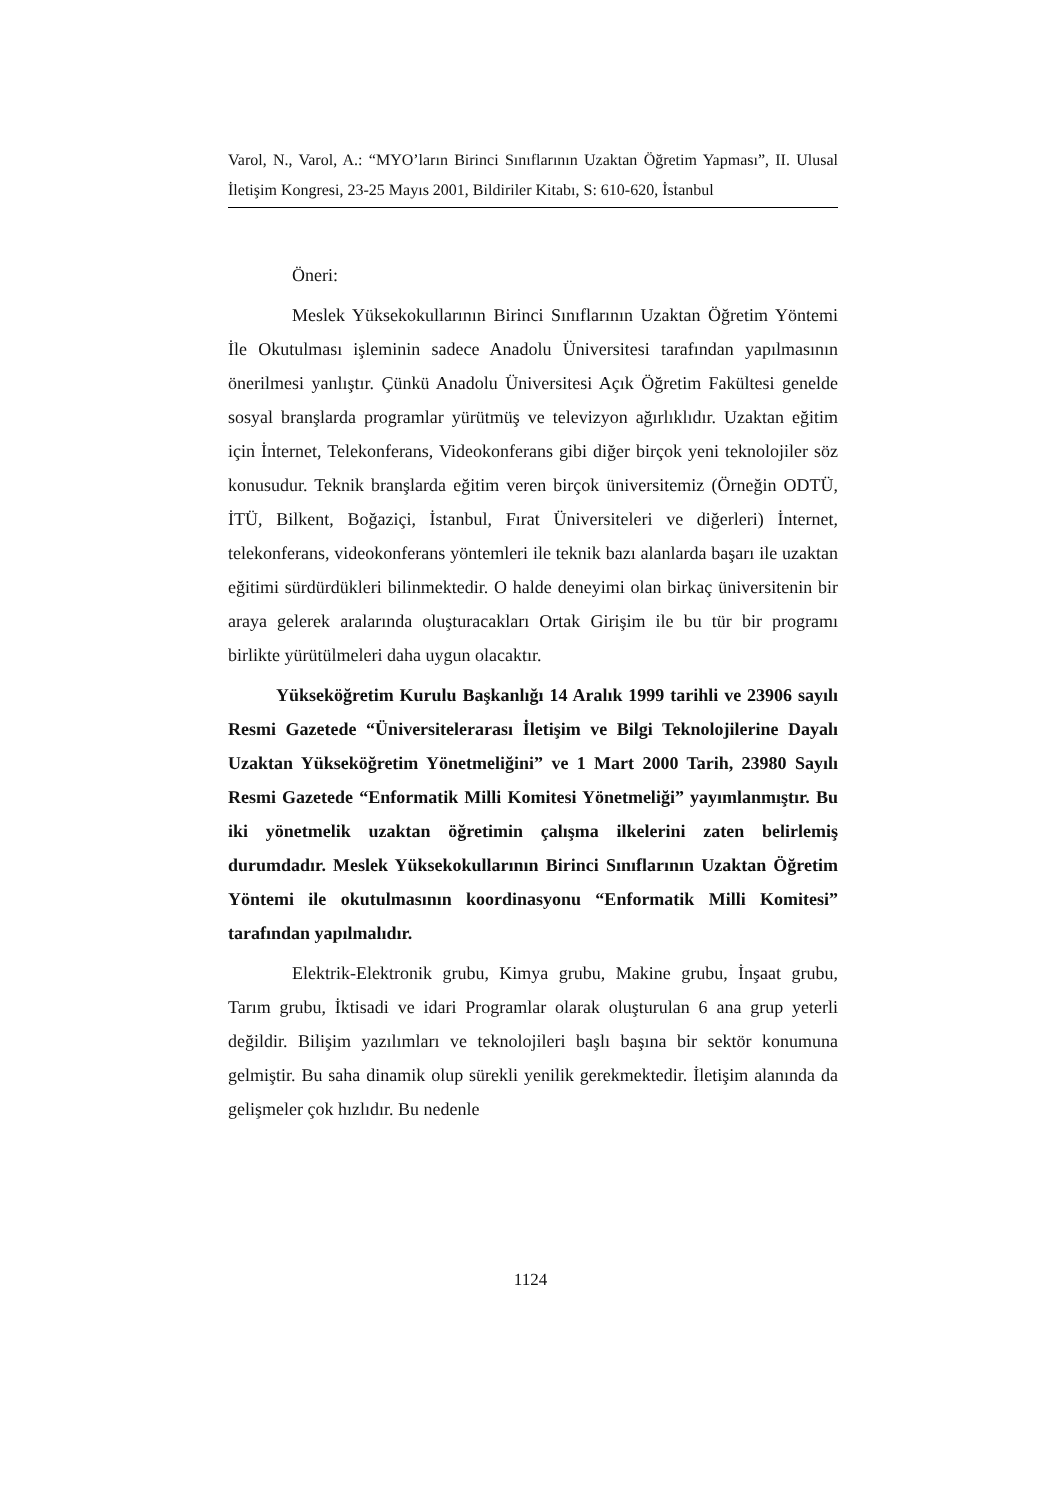Varol, N., Varol, A.: “MYO’ların Birinci Sınıflarının Uzaktan Öğretim Yapması”, II. Ulusal İletişim Kongresi, 23-25 Mayıs 2001, Bildiriler Kitabı, S: 610-620, İstanbul
Öneri:
Meslek Yüksekokullarının Birinci Sınıflarının Uzaktan Öğretim Yöntemi İle Okutulması işleminin sadece Anadolu Üniversitesi tarafından yapılmasının önerilmesi yanlıştır. Çünkü Anadolu Üniversitesi Açık Öğretim Fakültesi genelde sosyal branşlarda programlar yürütmüş ve televizyon ağırlıklıdır. Uzaktan eğitim için İnternet, Telekonferans, Videokonferans gibi diğer birçok yeni teknolojiler söz konusudur. Teknik branşlarda eğitim veren birçok üniversitemiz (Örneğin ODTÜ, İTÜ, Bilkent, Boğaziçi, İstanbul, Fırat Üniversiteleri ve diğerleri) İnternet, telekonferans, videokonferans yöntemleri ile teknik bazı alanlarda başarı ile uzaktan eğitimi sürdürdükleri bilinmektedir. O halde deneyimi olan birkaç üniversitenin bir araya gelerek aralarında oluşturacakları Ortak Girişim ile bu tür bir programı birlikte yürütülmeleri daha uygun olacaktır.
Yükseköğretim Kurulu Başkanlığı 14 Aralık 1999 tarihli ve 23906 sayılı Resmi Gazetede “Üniversitelerarası İletişim ve Bilgi Teknolojilerine Dayalı Uzaktan Yükseköğretim Yönetmeliğini” ve 1 Mart 2000 Tarih, 23980 Sayılı Resmi Gazetede “Enformatik Milli Komitesi Yönetmeliği” yayımlanmıştır. Bu iki yönetmelik uzaktan öğretimin çalışma ilkelerini zaten belirlemiş durumdadır. Meslek Yüksekokullarının Birinci Sınıflarının Uzaktan Öğretim Yöntemi ile okutulmasının koordinasyonu “Enformatik Milli Komitesi” tarafından yapılmalıdır.
Elektrik-Elektronik grubu, Kimya grubu, Makine grubu, İnşaat grubu, Tarım grubu, İktisadi ve idari Programlar olarak oluşturulan 6 ana grup yeterli değildir. Bilişim yazılımları ve teknolojileri başlı başına bir sektör konumuna gelmiştir. Bu saha dinamik olup sürekli yenilik gerekmektedir. İletişim alanında da gelişmeler çok hızlıdır. Bu nedenle
1124